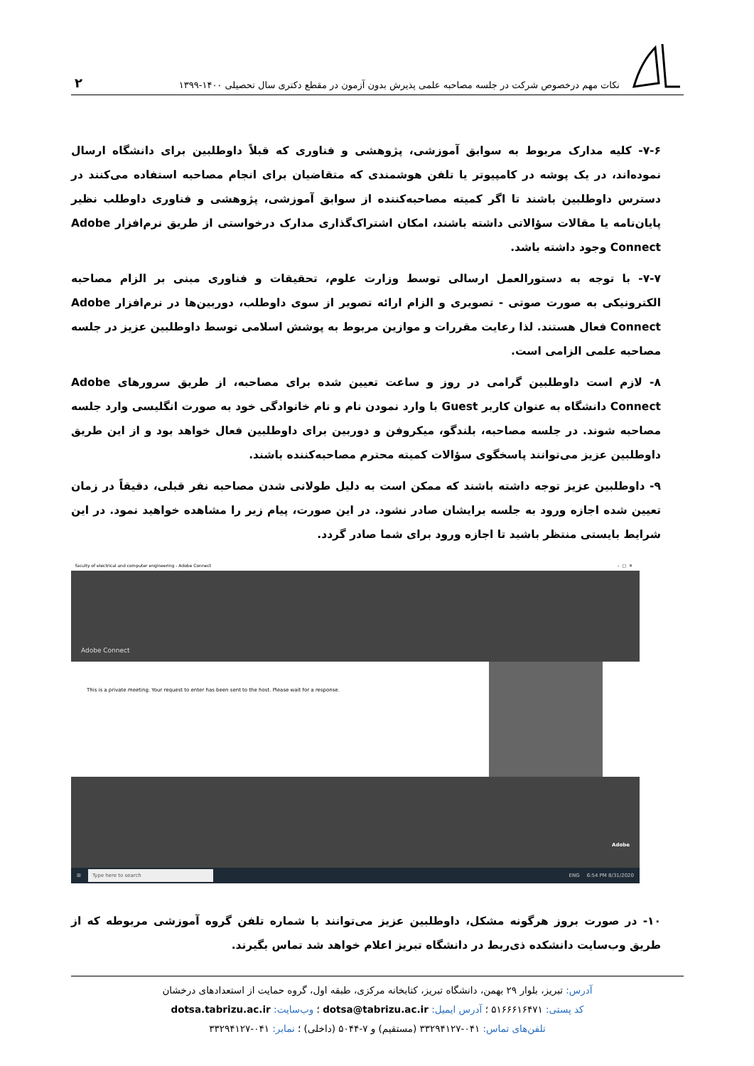نکات مهم درخصوص شرکت در جلسه مصاحبه علمی پذیرش بدون آزمون در مقطع دکتری سال تحصیلی ۱۴۰۰-۱۳۹۹
۲
۷-۶- کلیه مدارک مربوط به سوابق آموزشی، پژوهشی و فناوری که قبلاً داوطلبین برای دانشگاه ارسال نموده‌اند، در یک پوشه در کامپیوتر یا تلفن هوشمندی که متقاضیان برای انجام مصاحبه استفاده می‌کنند در دسترس داوطلبین باشند تا اگر کمیته مصاحبه‌کننده از سوابق آموزشی، پژوهشی و فناوری داوطلب نظیر پایان‌نامه یا مقالات سؤالاتی داشته باشند، امکان اشتراک‌گذاری مدارک درخواستی از طریق نرم‌افزار Adobe Connect وجود داشته باشد.
۷-۷- با توجه به دستورالعمل ارسالی توسط وزارت علوم، تحقیقات و فناوری مبنی بر الزام مصاحبه الکترونیکی به صورت صوتی - تصویری و الزام ارائه تصویر از سوی داوطلب، دوربین‌ها در نرم‌افزار Adobe Connect فعال هستند. لذا رعایت مقررات و موازین مربوط به پوشش اسلامی توسط داوطلبین عزیز در جلسه مصاحبه علمی الزامی است.
۸- لازم است داوطلبین گرامی در روز و ساعت تعیین شده برای مصاحبه، از طریق سرورهای Adobe Connect دانشگاه به عنوان کاربر Guest با وارد نمودن نام و نام خانوادگی خود به صورت انگلیسی وارد جلسه مصاحبه شوند. در جلسه مصاحبه، بلندگو، میکروفن و دوربین برای داوطلبین فعال خواهد بود و از این طریق داوطلبین عزیز می‌توانند پاسخگوی سؤالات کمیته محترم مصاحبه‌کننده باشند.
۹- داوطلبین عزیز توجه داشته باشند که ممکن است به دلیل طولانی شدن مصاحبه نفر قبلی، دقیقاً در زمان تعیین شده اجازه ورود به جلسه برایشان صادر نشود. در این صورت، پیام زیر را مشاهده خواهید نمود. در این شرایط بایستی منتظر باشید تا اجازه ورود برای شما صادر گردد.
faculty of electrical and computer engineering - Adobe Connect – □ ✕
Adobe Connect
This is a private meeting. Your request to enter has been sent to the host. Please wait for a response.
Adobe
⊞
Type here to search
ENG 6:54 PM 8/31/2020
۱۰- در صورت بروز هرگونه مشکل، داوطلبین عزیز می‌توانند با شماره تلفن گروه آموزشی مربوطه که از طریق وب‌سایت دانشکده ذی‌ربط در دانشگاه تبریز اعلام خواهد شد تماس بگیرند.
آدرس: تبریز، بلوار ۲۹ بهمن، دانشگاه تبریز، کتابخانه مرکزی، طبقه اول، گروه حمایت از استعدادهای درخشان
کد پستی: ۵۱۶۶۶۱۶۴۷۱ ؛ آدرس ایمیل: dotsa@tabrizu.ac.ir ؛ وب‌سایت: dotsa.tabrizu.ac.ir
تلفن‌های تماس: ۰۴۱-۳۳۲۹۴۱۲۷ (مستقیم) و ۷-۵۰۴۴ (داخلی) ؛ نمابر: ۰۴۱-۳۳۲۹۴۱۲۷